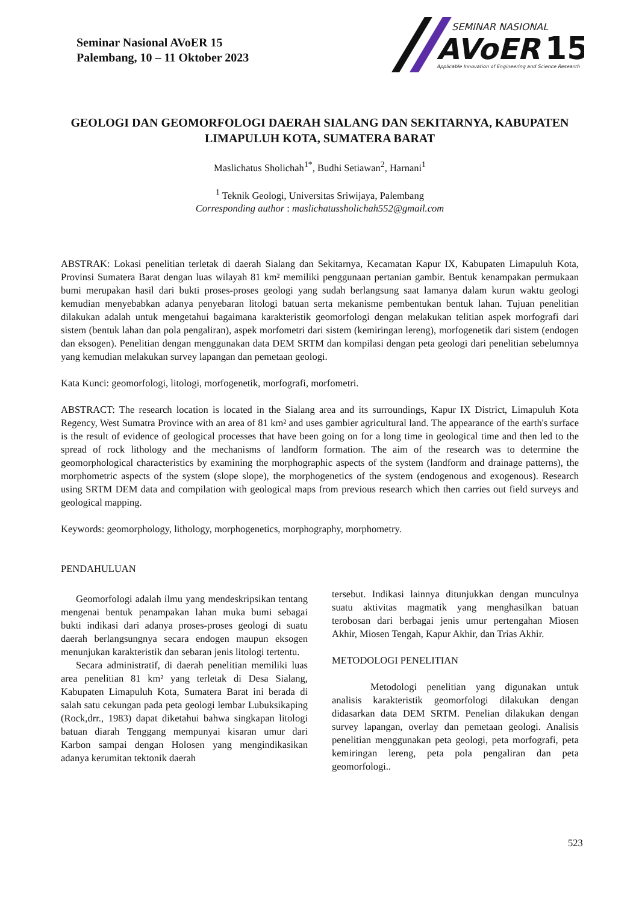Seminar Nasional AVoER 15
Palembang, 10 – 11 Oktober 2023
SEMINAR NASIONAL
AVoER
15
Applicable Innovation of Engineering and Science Research
GEOLOGI DAN GEOMORFOLOGI DAERAH SIALANG DAN SEKITARNYA, KABUPATEN LIMAPULUH KOTA, SUMATERA BARAT
Maslichatus Sholichah<sup>1*</sup>, Budhi Setiawan<sup>2</sup>, Harnani<sup>1</sup>
<sup>1</sup> Teknik Geologi, Universitas Sriwijaya, Palembang
Corresponding author : maslichatussholichah552@gmail.com
ABSTRAK: Lokasi penelitian terletak di daerah Sialang dan Sekitarnya, Kecamatan Kapur IX, Kabupaten Limapuluh Kota, Provinsi Sumatera Barat dengan luas wilayah 81 km² memiliki penggunaan pertanian gambir. Bentuk kenampakan permukaan bumi merupakan hasil dari bukti proses-proses geologi yang sudah berlangsung saat lamanya dalam kurun waktu geologi kemudian menyebabkan adanya penyebaran litologi batuan serta mekanisme pembentukan bentuk lahan. Tujuan penelitian dilakukan adalah untuk mengetahui bagaimana karakteristik geomorfologi dengan melakukan telitian aspek morfografi dari sistem (bentuk lahan dan pola pengaliran), aspek morfometri dari sistem (kemiringan lereng), morfogenetik dari sistem (endogen dan eksogen). Penelitian dengan menggunakan data DEM SRTM dan kompilasi dengan peta geologi dari penelitian sebelumnya yang kemudian melakukan survey lapangan dan pemetaan geologi.
Kata Kunci: geomorfologi, litologi, morfogenetik, morfografi, morfometri.
ABSTRACT: The research location is located in the Sialang area and its surroundings, Kapur IX District, Limapuluh Kota Regency, West Sumatra Province with an area of 81 km² and uses gambier agricultural land. The appearance of the earth's surface is the result of evidence of geological processes that have been going on for a long time in geological time and then led to the spread of rock lithology and the mechanisms of landform formation. The aim of the research was to determine the geomorphological characteristics by examining the morphographic aspects of the system (landform and drainage patterns), the morphometric aspects of the system (slope slope), the morphogenetics of the system (endogenous and exogenous). Research using SRTM DEM data and compilation with geological maps from previous research which then carries out field surveys and geological mapping.
Keywords: geomorphology, lithology, morphogenetics, morphography, morphometry.
PENDAHULUAN
Geomorfologi adalah ilmu yang mendeskripsikan tentang mengenai bentuk penampakan lahan muka bumi sebagai bukti indikasi dari adanya proses-proses geologi di suatu daerah berlangsungnya secara endogen maupun eksogen menunjukan karakteristik dan sebaran jenis litologi tertentu.
Secara administratif, di daerah penelitian memiliki luas area penelitian 81 km² yang terletak di Desa Sialang, Kabupaten Limapuluh Kota, Sumatera Barat ini berada di salah satu cekungan pada peta geologi lembar Lubuksikaping (Rock,drr., 1983) dapat diketahui bahwa singkapan litologi batuan diarah Tenggang mempunyai kisaran umur dari Karbon sampai dengan Holosen yang mengindikasikan adanya kerumitan tektonik daerah
tersebut. Indikasi lainnya ditunjukkan dengan munculnya suatu aktivitas magmatik yang menghasilkan batuan terobosan dari berbagai jenis umur pertengahan Miosen Akhir, Miosen Tengah, Kapur Akhir, dan Trias Akhir.
METODOLOGI PENELITIAN
Metodologi penelitian yang digunakan untuk analisis karakteristik geomorfologi dilakukan dengan didasarkan data DEM SRTM. Penelian dilakukan dengan survey lapangan, overlay dan pemetaan geologi. Analisis penelitian menggunakan peta geologi, peta morfografi, peta kemiringan lereng, peta pola pengaliran dan peta geomorfologi..
523